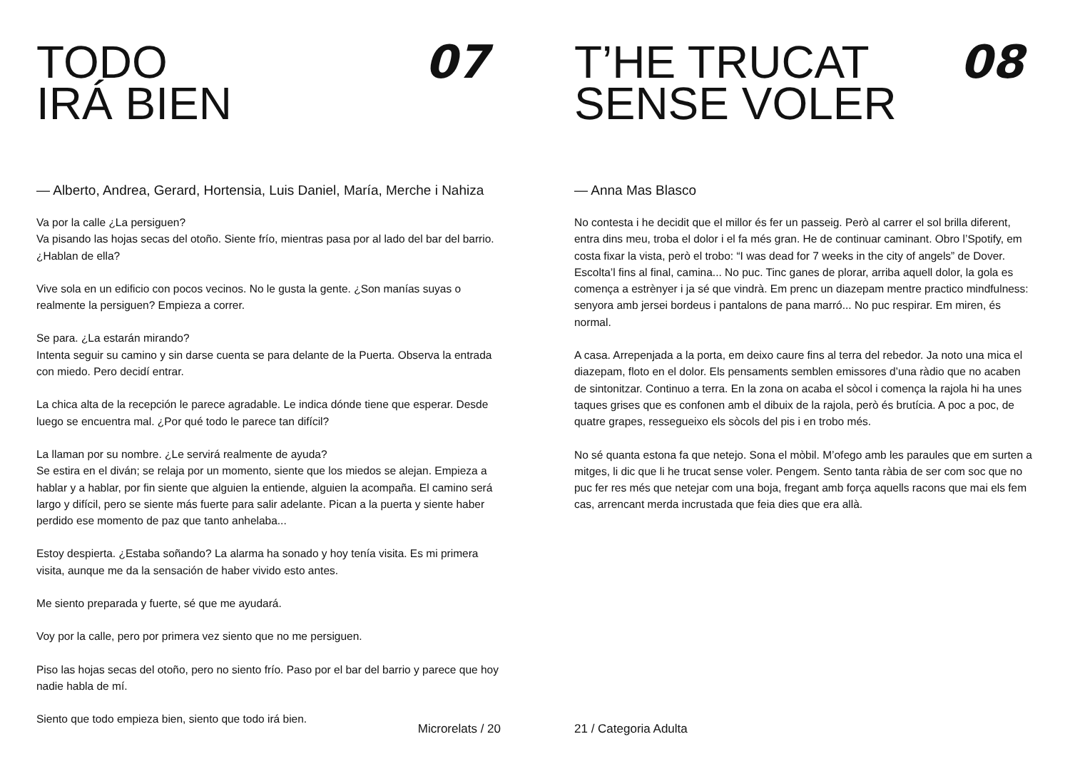TODO
IRÁ BIEN
07
— Alberto, Andrea, Gerard, Hortensia, Luis Daniel, María, Merche i Nahiza
Va por la calle ¿La persiguen?
Va pisando las hojas secas del otoño. Siente frío, mientras pasa por al lado del bar del barrio. ¿Hablan de ella?
Vive sola en un edificio con pocos vecinos. No le gusta la gente. ¿Son manías suyas o realmente la persiguen? Empieza a correr.
Se para. ¿La estarán mirando?
Intenta seguir su camino y sin darse cuenta se para delante de la Puerta. Observa la entrada con miedo. Pero decidí entrar.
La chica alta de la recepción le parece agradable. Le indica dónde tiene que esperar. Desde luego se encuentra mal. ¿Por qué todo le parece tan difícil?
La llaman por su nombre. ¿Le servirá realmente de ayuda?
Se estira en el diván; se relaja por un momento, siente que los miedos se alejan. Empieza a hablar y a hablar, por fin siente que alguien la entiende, alguien la acompaña. El camino será largo y difícil, pero se siente más fuerte para salir adelante. Pican a la puerta y siente haber perdido ese momento de paz que tanto anhelaba...
Estoy despierta. ¿Estaba soñando? La alarma ha sonado y hoy tenía visita. Es mi primera visita, aunque me da la sensación de haber vivido esto antes.
Me siento preparada y fuerte, sé que me ayudará.
Voy por la calle, pero por primera vez siento que no me persiguen.
Piso las hojas secas del otoño, pero no siento frío. Paso por el bar del barrio y parece que hoy nadie habla de mí.
Siento que todo empieza bien, siento que todo irá bien.
Microrelats / 20
T’HE TRUCAT
SENSE VOLER
08
— Anna Mas Blasco
No contesta i he decidit que el millor és fer un passeig. Però al carrer el sol brilla diferent, entra dins meu, troba el dolor i el fa més gran. He de continuar caminant. Obro l’Spotify, em costa fixar la vista, però el trobo: “I was dead for 7 weeks in the city of angels” de Dover. Escolta’l fins al final, camina... No puc. Tinc ganes de plorar, arriba aquell dolor, la gola es comença a estrènyer i ja sé que vindrà. Em prenc un diazepam mentre practico mindfulness: senyora amb jersei bordeus i pantalons de pana marró... No puc respirar. Em miren, és normal.
A casa. Arrepenjada a la porta, em deixo caure fins al terra del rebedor. Ja noto una mica el diazepam, floto en el dolor. Els pensaments semblen emissores d’una ràdio que no acaben de sintonitzar. Continuo a terra. En la zona on acaba el sòcol i comença la rajola hi ha unes taques grises que es confonen amb el dibuix de la rajola, però és brutícia. A poc a poc, de quatre grapes, ressegueixo els sòcols del pis i en trobo més.
No sé quanta estona fa que netejo. Sona el mòbil. M’ofego amb les paraules que em surten a mitges, li dic que li he trucat sense voler. Pengem. Sento tanta ràbia de ser com soc que no puc fer res més que netejar com una boja, fregant amb força aquells racons que mai els fem cas, arrencant merda incrustada que feia dies que era allà.
21 / Categoria Adulta